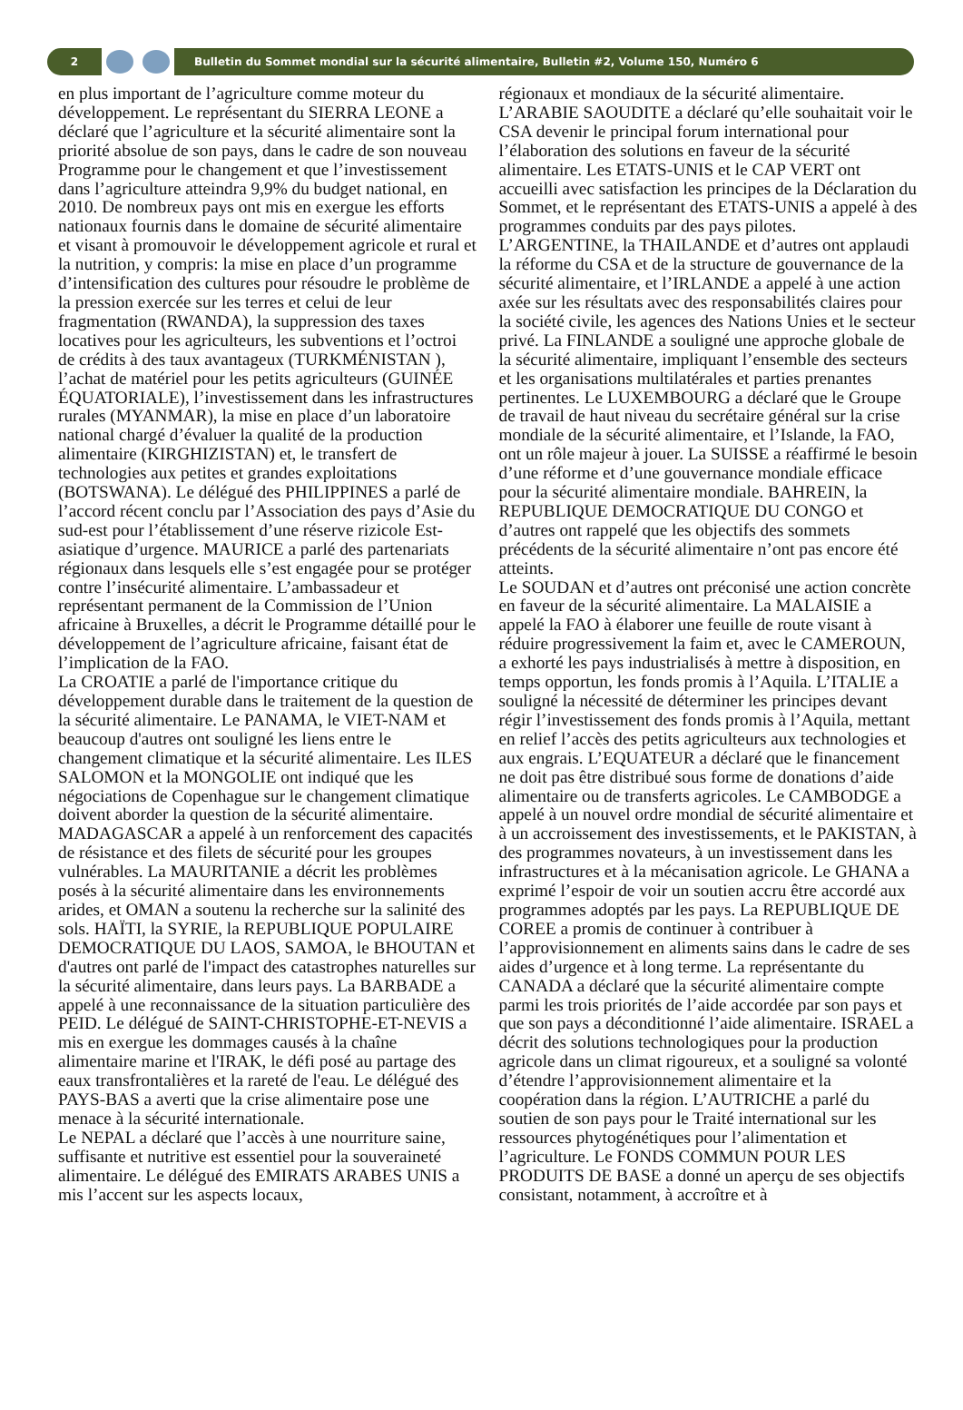2
Bulletin du Sommet mondial sur la sécurité alimentaire, Bulletin #2, Volume 150, Numéro 6
en plus important de l’agriculture comme moteur du développement. Le représentant du SIERRA LEONE a déclaré que l’agriculture et la sécurité alimentaire sont la priorité absolue de son pays, dans le cadre de son nouveau Programme pour le changement et que l’investissement dans l’agriculture atteindra 9,9% du budget national, en 2010. De nombreux pays ont mis en exergue les efforts nationaux fournis dans le domaine de sécurité alimentaire et visant à promouvoir le développement agricole et rural et la nutrition, y compris: la mise en place d’un programme d’intensification des cultures pour résoudre le problème de la pression exercée sur les terres et celui de leur fragmentation (RWANDA), la suppression des taxes locatives pour les agriculteurs, les subventions et l’octroi de crédits à des taux avantageux (TURKMÉNISTAN ), l’achat de matériel pour les petits agriculteurs (GUINÉE ÉQUATORIALE), l’investissement dans les infrastructures rurales (MYANMAR), la mise en place d’un laboratoire national chargé d’évaluer la qualité de la production alimentaire (KIRGHIZISTAN) et, le transfert de technologies aux petites et grandes exploitations (BOTSWANA). Le délégué des PHILIPPINES a parlé de l’accord récent conclu par l’Association des pays d’Asie du sud-est pour l’établissement d’une réserve rizicole Est-asiatique d’urgence. MAURICE a parlé des partenariats régionaux dans lesquels elle s’est engagée pour se protéger contre l’insécurité alimentaire. L’ambassadeur et représentant permanent de la Commission de l’Union africaine à Bruxelles, a décrit le Programme détaillé pour le développement de l’agriculture africaine, faisant état de l’implication de la FAO.
La CROATIE a parlé de l'importance critique du développement durable dans le traitement de la question de la sécurité alimentaire. Le PANAMA, le VIET-NAM et beaucoup d'autres ont souligné les liens entre le changement climatique et la sécurité alimentaire. Les ILES SALOMON et la MONGOLIE ont indiqué que les négociations de Copenhague sur le changement climatique doivent aborder la question de la sécurité alimentaire. MADAGASCAR a appelé à un renforcement des capacités de résistance et des filets de sécurité pour les groupes vulnérables. La MAURITANIE a décrit les problèmes posés à la sécurité alimentaire dans les environnements arides, et OMAN a soutenu la recherche sur la salinité des sols. HAÏTI, la SYRIE, la REPUBLIQUE POPULAIRE DEMOCRATIQUE DU LAOS, SAMOA, le BHOUTAN et d'autres ont parlé de l'impact des catastrophes naturelles sur la sécurité alimentaire, dans leurs pays. La BARBADE a appelé à une reconnaissance de la situation particulière des PEID. Le délégué de SAINT-CHRISTOPHE-ET-NEVIS a mis en exergue les dommages causés à la chaîne alimentaire marine et l'IRAK, le défi posé au partage des eaux transfrontalières et la rareté de l'eau. Le délégué des PAYS-BAS a averti que la crise alimentaire pose une menace à la sécurité internationale.
Le NEPAL a déclaré que l’accès à une nourriture saine, suffisante et nutritive est essentiel pour la souveraineté alimentaire. Le délégué des EMIRATS ARABES UNIS a mis l’accent sur les aspects locaux,
régionaux et mondiaux de la sécurité alimentaire. L’ARABIE SAOUDITE a déclaré qu’elle souhaitait voir le CSA devenir le principal forum international pour l’élaboration des solutions en faveur de la sécurité alimentaire. Les ETATS-UNIS et le CAP VERT ont accueilli avec satisfaction les principes de la Déclaration du Sommet, et le représentant des ETATS-UNIS a appelé à des programmes conduits par des pays pilotes. L’ARGENTINE, la THAILANDE et d’autres ont applaudi la réforme du CSA et de la structure de gouvernance de la sécurité alimentaire, et l’IRLANDE a appelé à une action axée sur les résultats avec des responsabilités claires pour la société civile, les agences des Nations Unies et le secteur privé. La FINLANDE a souligné une approche globale de la sécurité alimentaire, impliquant l’ensemble des secteurs et les organisations multilatérales et parties prenantes pertinentes. Le LUXEMBOURG a déclaré que le Groupe de travail de haut niveau du secrétaire général sur la crise mondiale de la sécurité alimentaire, et l’Islande, la FAO, ont un rôle majeur à jouer. La SUISSE a réaffirmé le besoin d’une réforme et d’une gouvernance mondiale efficace pour la sécurité alimentaire mondiale. BAHREIN, la REPUBLIQUE DEMOCRATIQUE DU CONGO et d’autres ont rappelé que les objectifs des sommets précédents de la sécurité alimentaire n’ont pas encore été atteints.
Le SOUDAN et d’autres ont préconisé une action concrète en faveur de la sécurité alimentaire. La MALAISIE a appelé la FAO à élaborer une feuille de route visant à réduire progressivement la faim et, avec le CAMEROUN, a exhorté les pays industrialisés à mettre à disposition, en temps opportun, les fonds promis à l’Aquila. L’ITALIE a souligné la nécessité de déterminer les principes devant régir l’investissement des fonds promis à l’Aquila, mettant en relief l’accès des petits agriculteurs aux technologies et aux engrais. L’EQUATEUR a déclaré que le financement ne doit pas être distribué sous forme de donations d’aide alimentaire ou de transferts agricoles. Le CAMBODGE a appelé à un nouvel ordre mondial de sécurité alimentaire et à un accroissement des investissements, et le PAKISTAN, à des programmes novateurs, à un investissement dans les infrastructures et à la mécanisation agricole. Le GHANA a exprimé l’espoir de voir un soutien accru être accordé aux programmes adoptés par les pays. La REPUBLIQUE DE COREE a promis de continuer à contribuer à l’approvisionnement en aliments sains dans le cadre de ses aides d’urgence et à long terme. La représentante du CANADA a déclaré que la sécurité alimentaire compte parmi les trois priorités de l’aide accordée par son pays et que son pays a déconditionné l’aide alimentaire. ISRAEL a décrit des solutions technologiques pour la production agricole dans un climat rigoureux, et a souligné sa volonté d’étendre l’approvisionnement alimentaire et la coopération dans la région. L’AUTRICHE a parlé du soutien de son pays pour le Traité international sur les ressources phytogénétiques pour l’alimentation et l’agriculture. Le FONDS COMMUN POUR LES PRODUITS DE BASE a donné un aperçu de ses objectifs consistant, notamment, à accroître et à